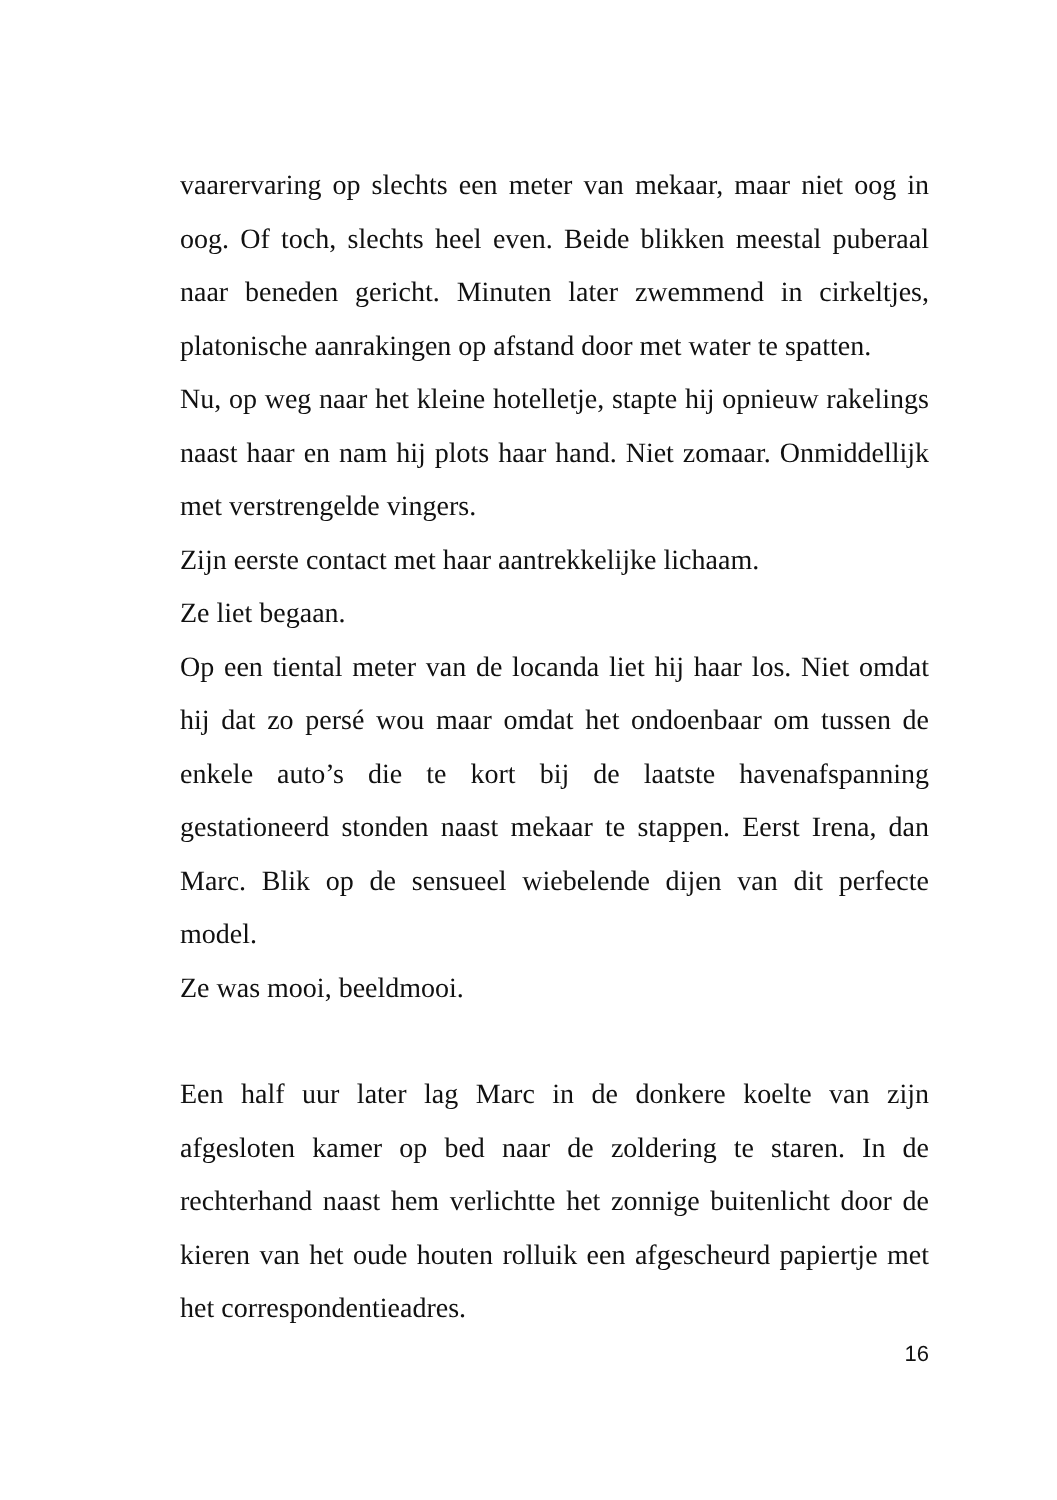vaarervaring op slechts een meter van mekaar, maar niet oog in oog. Of toch, slechts heel even. Beide blikken meestal puberaal naar beneden gericht. Minuten later zwemmend in cirkeltjes, platonische aanrakingen op afstand door met water te spatten.
Nu, op weg naar het kleine hotelletje, stapte hij opnieuw rakelings naast haar en nam hij plots haar hand. Niet zomaar. Onmiddellijk met verstrengelde vingers.
Zijn eerste contact met haar aantrekkelijke lichaam.
Ze liet begaan.
Op een tiental meter van de locanda liet hij haar los. Niet omdat hij dat zo persé wou maar omdat het ondoenbaar om tussen de enkele auto’s die te kort bij de laatste havenafspanning gestationeerd stonden naast mekaar te stappen. Eerst Irena, dan Marc. Blik op de sensueel wiebelende dijen van dit perfecte model.
Ze was mooi, beeldmooi.
Een half uur later lag Marc in de donkere koelte van zijn afgesloten kamer op bed naar de zoldering te staren. In de rechterhand naast hem verlichtte het zonnige buitenlicht door de kieren van het oude houten rolluik een afgescheurd papiertje met het correspondentieadres.
16